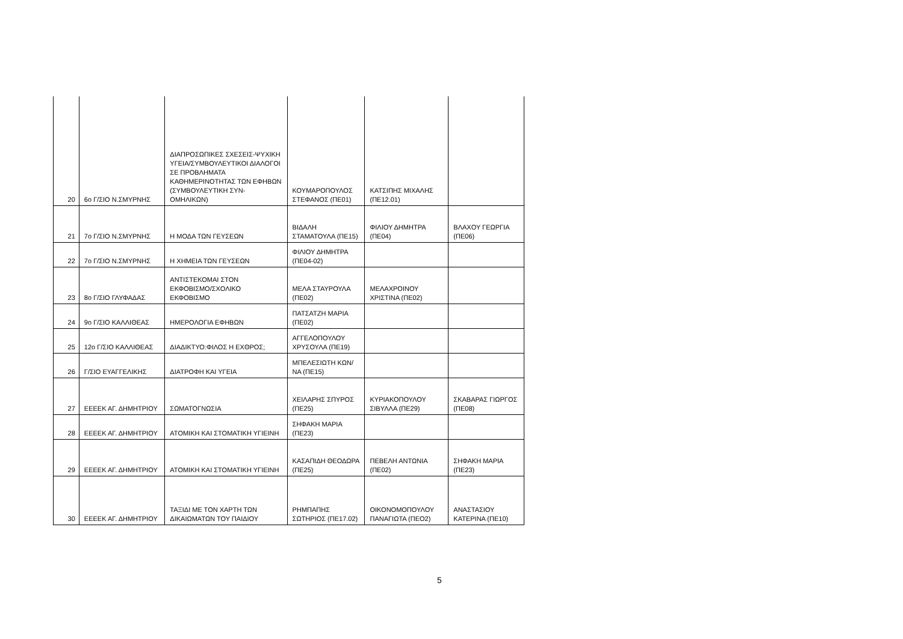| 20 | 6ο Γ/ΣΙΟ Ν.ΣΜΥΡΝΗΣ | ΔΙΑΠΡΟΣΩΠΙΚΕΣ ΣΧΕΣΕΙΣ-ΨΥΧΙΚΗ ΥΓΕΙΑ/ΣΥΜΒΟΥΛΕΥΤΙΚΟΙ ΔΙΑΛΟΓΟΙ ΣΕ ΠΡΟΒΛΗΜΑΤΑ ΚΑΘΗΜΕΡΙΝΟΤΗΤΑΣ ΤΩΝ ΕΦΗΒΩΝ (ΣΥΜΒΟΥΛΕΥΤΙΚΗ ΣΥΝ-ΟΜΗΛΙΚΩΝ) | ΚΟΥΜΑΡΟΠΟΥΛΟΣ ΣΤΕΦΑΝΟΣ (ΠΕ01) | ΚΑΤΣΙΠΗΣ ΜΙΧΑΛΗΣ (ΠΕ12.01) | |
| 21 | 7ο Γ/ΣΙΟ Ν.ΣΜΥΡΝΗΣ | Η ΜΟΔΑ ΤΩΝ ΓΕΥΣΕΩΝ | ΒΙΔΑΛΗ ΣΤΑΜΑΤΟΥΛΑ (ΠΕ15) | ΦΙΛΙΟΥ ΔΗΜΗΤΡΑ (ΠΕ04) | ΒΛΑΧΟΥ ΓΕΩΡΓΙΑ (ΠΕ06) |
| 22 | 7ο Γ/ΣΙΟ Ν.ΣΜΥΡΝΗΣ | Η ΧΗΜΕΙΑ ΤΩΝ ΓΕΥΣΕΩΝ | ΦΙΛΙΟΥ ΔΗΜΗΤΡΑ (ΠΕ04-02) | | |
| 23 | 8ο Γ/ΣΙΟ ΓΛΥΦΑΔΑΣ | ΑΝΤΙΣΤΕΚΟΜΑΙ ΣΤΟΝ ΕΚΦΟΒΙΣΜΟ/ΣΧΟΛΙΚΟ ΕΚΦΟΒΙΣΜΟ | ΜΕΛΑ ΣΤΑΥΡΟΥΛΑ (ΠΕ02) | ΜΕΛΑΧΡΟΙΝΟΥ ΧΡΙΣΤΙΝΑ (ΠΕ02) | |
| 24 | 9ο Γ/ΣΙΟ ΚΑΛΛΙΘΕΑΣ | ΗΜΕΡΟΛΟΓΙΑ ΕΦΗΒΩΝ | ΠΑΤΣΑΤΖΗ ΜΑΡΙΑ (ΠΕ02) | | |
| 25 | 12ο Γ/ΣΙΟ ΚΑΛΛΙΘΕΑΣ | ΔΙΑΔΙΚΤΥΟ:ΦΙΛΟΣ Η ΕΧΘΡΟΣ; | ΑΓΓΕΛΟΠΟΥΛΟΥ ΧΡΥΣΟΥΛΑ (ΠΕ19) | | |
| 26 | Γ/ΣΙΟ ΕΥΑΓΓΕΛΙΚΗΣ | ΔΙΑΤΡΟΦΗ ΚΑΙ ΥΓΕΙΑ | ΜΠΕΛΕΣΙΩΤΗ ΚΩΝ/ΝΑ (ΠΕ15) | | |
| 27 | ΕΕΕΕΚ ΑΓ. ΔΗΜΗΤΡΙΟΥ | ΣΩΜΑΤΟΓΝΩΣΙΑ | ΧΕΙΛΑΡΗΣ ΣΠΥΡΟΣ (ΠΕ25) | ΚΥΡΙΑΚΟΠΟΥΛΟΥ ΣΙΒΥΛΛΑ (ΠΕ29) | ΣΚΑΒΑΡΑΣ ΓΙΩΡΓΟΣ (ΠΕ08) |
| 28 | ΕΕΕΕΚ ΑΓ. ΔΗΜΗΤΡΙΟΥ | ΑΤΟΜΙΚΗ ΚΑΙ ΣΤΟΜΑΤΙΚΗ ΥΓΙΕΙΝΗ | ΣΗΦΑΚΗ ΜΑΡΙΑ (ΠΕ23) | | |
| 29 | ΕΕΕΕΚ ΑΓ. ΔΗΜΗΤΡΙΟΥ | ΑΤΟΜΙΚΗ ΚΑΙ ΣΤΟΜΑΤΙΚΗ ΥΓΙΕΙΝΗ | ΚΑΣΑΠΙΔΗ ΘΕΟΔΩΡΑ (ΠΕ25) | ΠΕΒΕΛΗ ΑΝΤΩΝΙΑ (ΠΕ02) | ΣΗΦΑΚΗ ΜΑΡΙΑ (ΠΕ23) |
| 30 | ΕΕΕΕΚ ΑΓ. ΔΗΜΗΤΡΙΟΥ | ΤΑΞΙΔΙ ΜΕ ΤΟΝ ΧΑΡΤΗ ΤΩΝ ΔΙΚΑΙΩΜΑΤΩΝ ΤΟΥ ΠΑΙΔΙΟΥ | ΡΗΜΠΑΠΗΣ ΣΩΤΗΡΙΟΣ (ΠΕ17.02) | ΟΙΚΟΝΟΜΟΠΟΥΛΟΥ ΠΑΝΑΓΙΩΤΑ (ΠΕΟ2) | ΑΝΑΣΤΑΣΙΟΥ ΚΑΤΕΡΙΝΑ (ΠΕ10) |
5